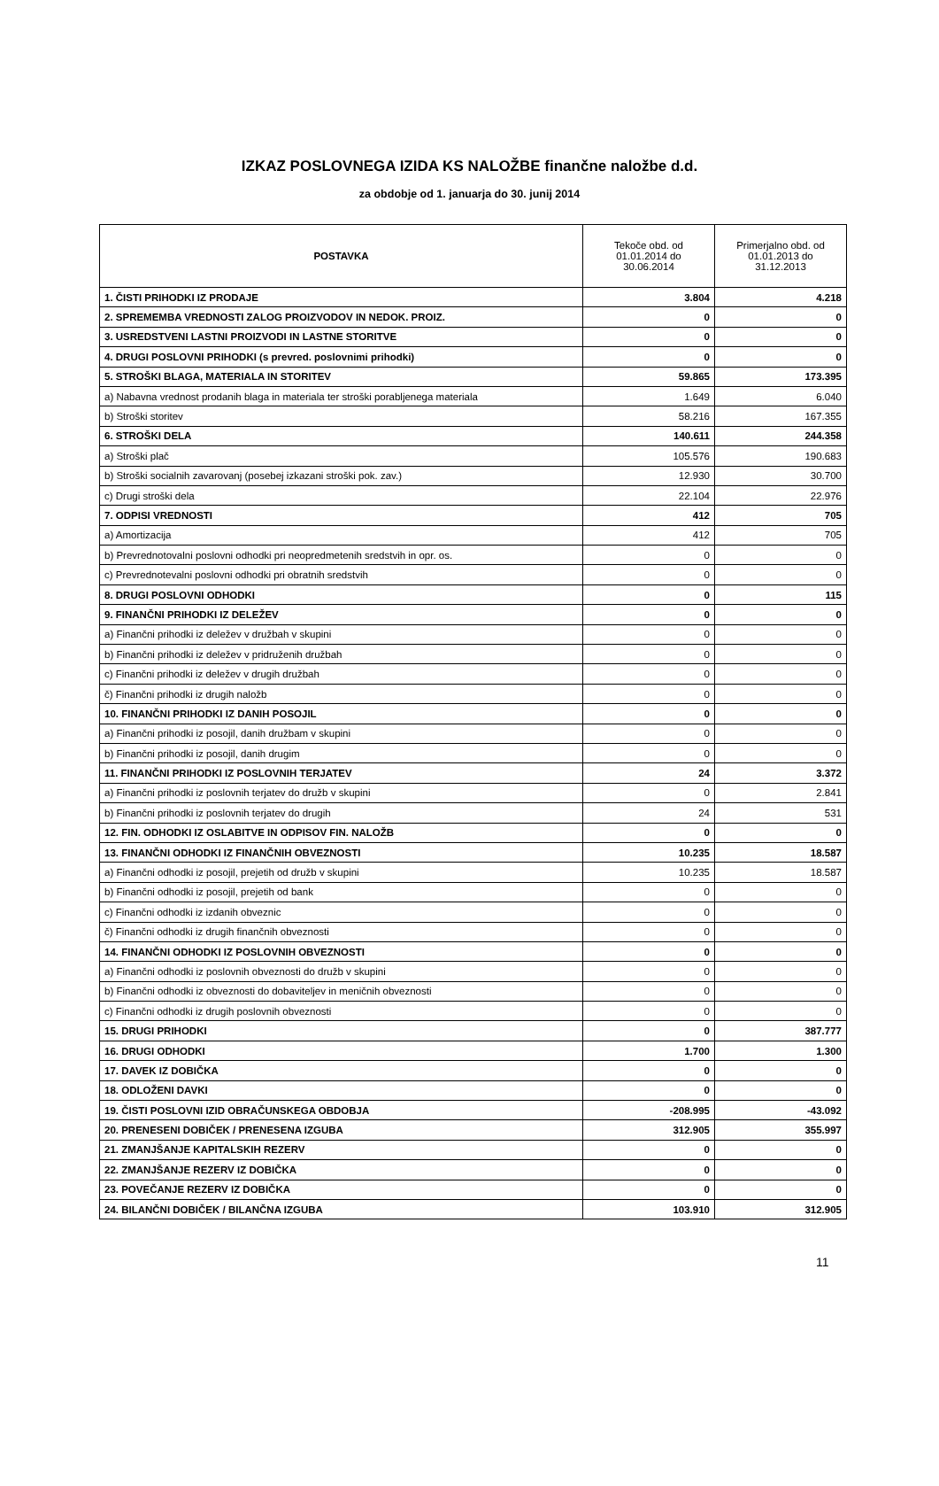IZKAZ POSLOVNEGA IZIDA KS NALOŽBE finančne naložbe d.d.
za obdobje od 1. januarja do 30. junij 2014
| POSTAVKA | Tekoče obd. od 01.01.2014 do 30.06.2014 | Primerjalno obd. od 01.01.2013 do 31.12.2013 |
| --- | --- | --- |
| 1. ČISTI PRIHODKI IZ PRODAJE | 3.804 | 4.218 |
| 2. SPREMEMBA VREDNOSTI ZALOG PROIZVODOV IN NEDOK. PROIZ. | 0 | 0 |
| 3. USREDSTVENI LASTNI PROIZVODI IN LASTNE STORITVE | 0 | 0 |
| 4. DRUGI POSLOVNI PRIHODKI (s prevred. poslovnimi prihodki) | 0 | 0 |
| 5. STROŠKI BLAGA, MATERIALA IN STORITEV | 59.865 | 173.395 |
| a) Nabavna vrednost prodanih blaga in materiala ter stroški porabljenega materiala | 1.649 | 6.040 |
| b) Stroški storitev | 58.216 | 167.355 |
| 6. STROŠKI DELA | 140.611 | 244.358 |
| a) Stroški plač | 105.576 | 190.683 |
| b) Stroški socialnih zavarovanj (posebej izkazani stroški pok. zav.) | 12.930 | 30.700 |
| c) Drugi stroški dela | 22.104 | 22.976 |
| 7. ODPISI VREDNOSTI | 412 | 705 |
| a) Amortizacija | 412 | 705 |
| b) Prevrednotovalni poslovni odhodki pri neopredmetenih sredstvih in opr. os. | 0 | 0 |
| c) Prevrednotevalni poslovni odhodki pri obratnih sredstvih | 0 | 0 |
| 8. DRUGI POSLOVNI ODHODKI | 0 | 115 |
| 9. FINANČNI PRIHODKI IZ DELEŽEV | 0 | 0 |
| a) Finančni prihodki iz deležev v družbah v skupini | 0 | 0 |
| b) Finančni prihodki iz deležev v pridruženih družbah | 0 | 0 |
| c) Finančni prihodki iz deležev v drugih družbah | 0 | 0 |
| č) Finančni prihodki iz drugih naložb | 0 | 0 |
| 10. FINANČNI PRIHODKI IZ DANIH POSOJIL | 0 | 0 |
| a) Finančni prihodki iz posojil, danih družbam v skupini | 0 | 0 |
| b) Finančni prihodki iz posojil, danih drugim | 0 | 0 |
| 11. FINANČNI PRIHODKI IZ POSLOVNIH TERJATEV | 24 | 3.372 |
| a) Finančni prihodki iz poslovnih terjatev do družb v skupini | 0 | 2.841 |
| b) Finančni prihodki iz poslovnih terjatev do drugih | 24 | 531 |
| 12. FIN. ODHODKI IZ OSLABITVE IN ODPISOV FIN. NALOŽB | 0 | 0 |
| 13. FINANČNI ODHODKI IZ FINANČNIH OBVEZNOSTI | 10.235 | 18.587 |
| a) Finančni odhodki iz posojil, prejetih od družb v skupini | 10.235 | 18.587 |
| b) Finančni odhodki iz posojil, prejetih od bank | 0 | 0 |
| c) Finančni odhodki iz izdanih obveznic | 0 | 0 |
| č) Finančni odhodki iz drugih finančnih obveznosti | 0 | 0 |
| 14. FINANČNI ODHODKI IZ POSLOVNIH OBVEZNOSTI | 0 | 0 |
| a) Finančni odhodki iz poslovnih obveznosti do družb v skupini | 0 | 0 |
| b) Finančni odhodki iz obveznosti do dobaviteljev in meničnih obveznosti | 0 | 0 |
| c) Finančni odhodki iz drugih poslovnih obveznosti | 0 | 0 |
| 15. DRUGI PRIHODKI | 0 | 387.777 |
| 16. DRUGI ODHODKI | 1.700 | 1.300 |
| 17. DAVEK IZ DOBIČKA | 0 | 0 |
| 18. ODLOŽENI DAVKI | 0 | 0 |
| 19. ČISTI POSLOVNI IZID OBRAČUNSKEGA OBDOBJA | -208.995 | -43.092 |
| 20. PRENESENI DOBIČEK / PRENESENA IZGUBA | 312.905 | 355.997 |
| 21. ZMANJŠANJE KAPITALSKIH REZERV | 0 | 0 |
| 22. ZMANJŠANJE REZERV IZ DOBIČKA | 0 | 0 |
| 23. POVEČANJE REZERV IZ DOBIČKA | 0 | 0 |
| 24. BILANČNI DOBIČEK / BILANČNA IZGUBA | 103.910 | 312.905 |
11